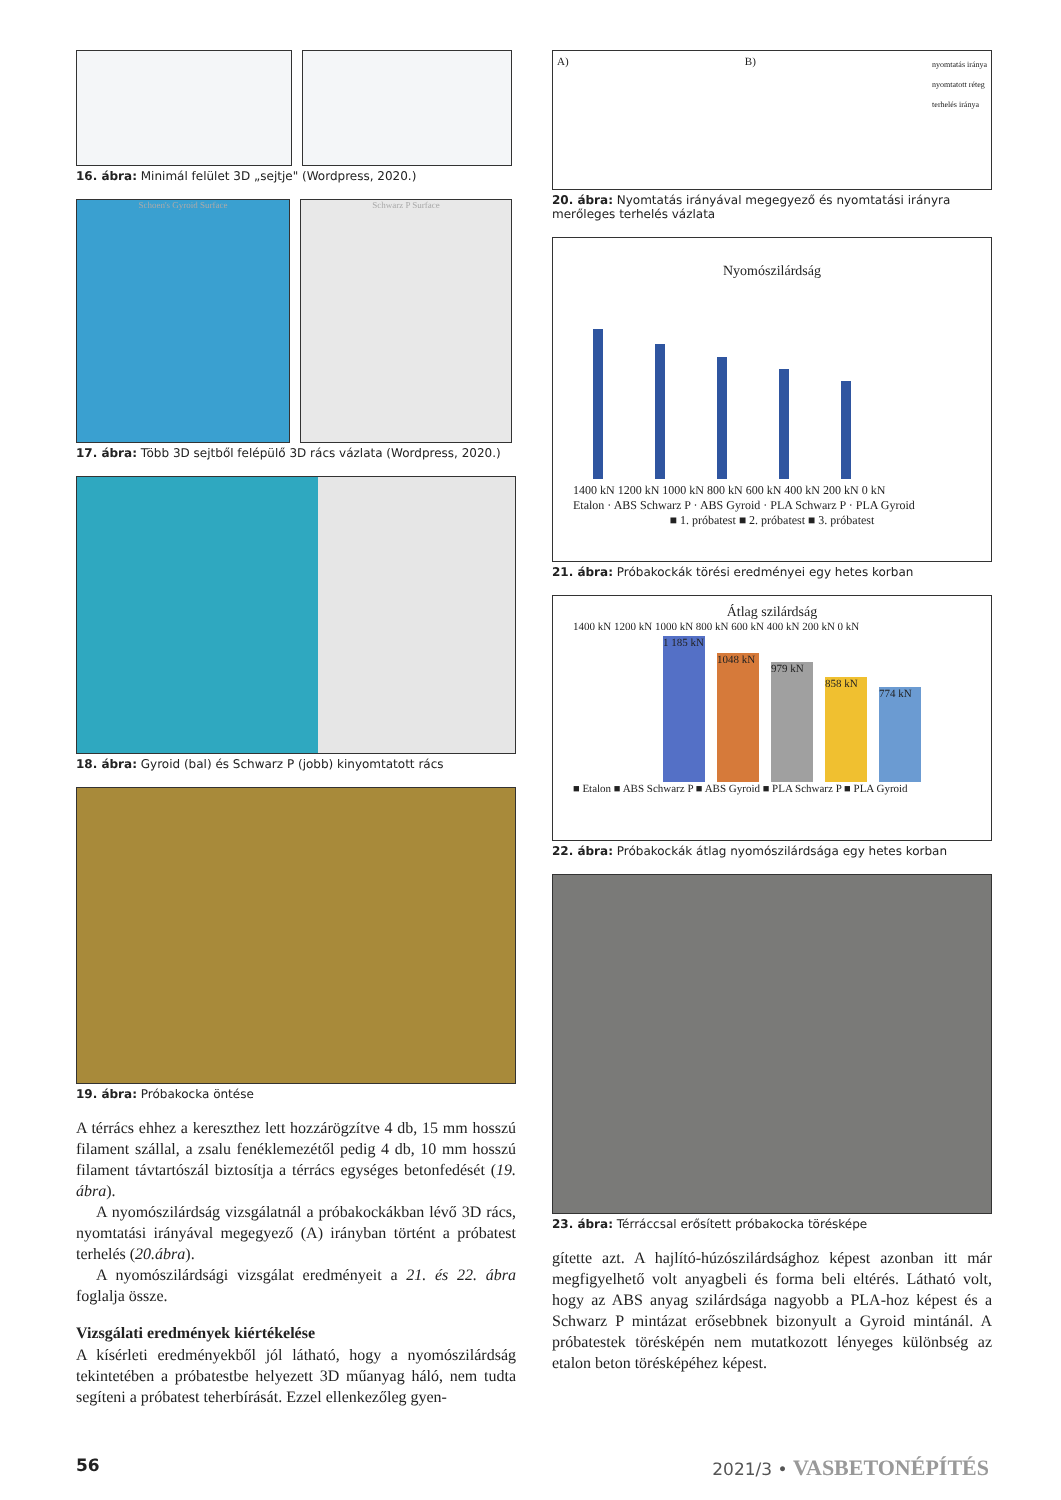16. ábra: Minimál felület 3D „sejtje" (Wordpress, 2020.)
Schoen's Gyroid Surface Schwarz P Surface
17. ábra: Több 3D sejtből felépülő 3D rács vázlata (Wordpress, 2020.)
18. ábra: Gyroid (bal) és Schwarz P (jobb) kinyomtatott rács
19. ábra: Próbakocka öntése
A térrács ehhez a kereszthez lett hozzárögzítve 4 db, 15 mm hosszú filament szállal, a zsalu fenéklemezétől pedig 4 db, 10 mm hosszú filament távtartószál biztosítja a térrács egységes betonfedését (19. ábra).
A nyomószilárdság vizsgálatnál a próbakockákban lévő 3D rács, nyomtatási irányával megegyező (A) irányban történt a próbatest terhelés (20.ábra).
A nyomószilárdsági vizsgálat eredményeit a 21. és 22. ábra foglalja össze.
Vizsgálati eredmények kiértékelése
A kísérleti eredményekből jól látható, hogy a nyomószilárdság tekintetében a próbatestbe helyezett 3D műanyag háló, nem tudta segíteni a próbatest teherbírását. Ezzel ellenkezőleg gyen-
A) B) nyomtatás iránya
nyomtatott réteg
terhelés iránya
20. ábra: Nyomtatás irányával megegyező és nyomtatási irányra merőleges terhelés vázlata
Nyomószilárdság
1400 kN 1200 kN 1000 kN 800 kN 600 kN 400 kN 200 kN 0 kN
Etalon · ABS Schwarz P · ABS Gyroid · PLA Schwarz P · PLA Gyroid
■ 1. próbatest ■ 2. próbatest ■ 3. próbatest
21. ábra: Próbakockák törési eredményei egy hetes korban
Átlag szilárdság
1400 kN 1200 kN 1000 kN 800 kN 600 kN 400 kN 200 kN 0 kN
1 185 kN
1048 kN
979 kN
858 kN
774 kN
■ Etalon ■ ABS Schwarz P ■ ABS Gyroid ■ PLA Schwarz P ■ PLA Gyroid
22. ábra: Próbakockák átlag nyomószilárdsága egy hetes korban
23. ábra: Térráccsal erősített próbakocka törésképe
gítette azt. A hajlító-húzószilárdsághoz képest azonban itt már megfigyelhető volt anyagbeli és forma beli eltérés. Látható volt, hogy az ABS anyag szilárdsága nagyobb a PLA-hoz képest és a Schwarz P mintázat erősebbnek bizonyult a Gyroid mintánál. A próbatestek törésképén nem mutatkozott lényeges különbség az etalon beton törésképéhez képest.
56 2021/3 • VASBETONÉPÍTÉS